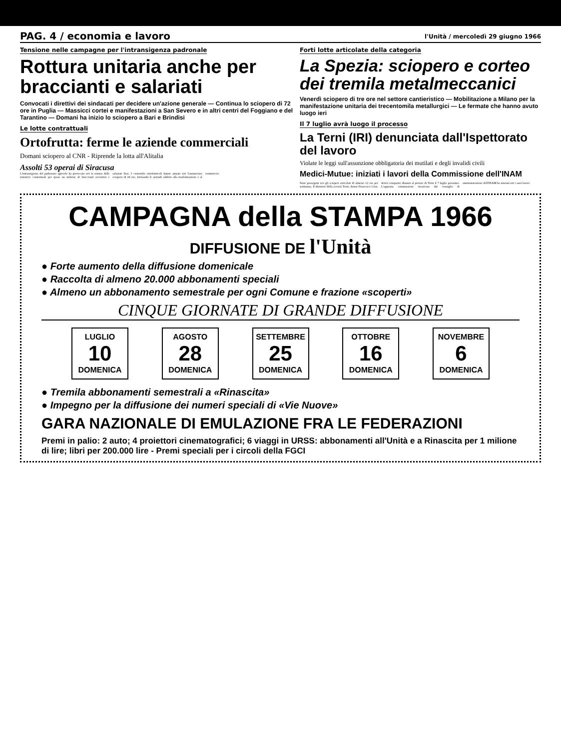PAG. 4 / economia e lavoro l'Unità / mercoledì 29 giugno 1966
Tensione nelle campagne per l'intransigenza padronale
Rottura unitaria anche per braccianti e salariati
Convocati i direttivi dei sindacati per decidere un'azione generale — Continua lo sciopero di 72 ore in Puglia — Massicci cortei e manifestazioni a San Severo e in altri centri del Foggiano e del Tarantino — Domani ha inizio lo sciopero a Bari e Brindisi
Le lotte contrattuali
Ortofrutta: ferme le aziende commerciali
Domani sciopero al CNR - Riprende la lotta all'Alitalia
Assolti 53 operai di Siracusa
L'intransigenza del padronato agricolo ha provocato ieri la rottura delle trattative contrattuali per quasi un milione di braccianti avventizi e salariati fissi. I centomila ortofrutticoli hanno attuato ieri l'annunciato sciopero di 24 ore, fermando le aziende addette alla trasformazione e al commercio.
Forti lotte articolate della categoria
La Spezia: sciopero e corteo dei tremila metalmeccanici
Venerdì sciopero di tre ore nel settore cantieristico — Mobilitazione a Milano per la manifestazione unitaria dei trecentomila metallurgici — Le fermate che hanno avuto luogo ieri
Il 7 luglio avrà luogo il processo
La Terni (IRI) denunciata dall'Ispettorato del lavoro
Violate le leggi sull'assunzione obbligatoria dei mutilati e degli invalidi civili
Medici-Mutue: iniziati i lavori della Commissione dell'INAM
Sono proseguiti ieri gli scioperi articolati di almeno 12 ore per settimana. Il direttore della società Terni, dottor Francesco Crisi, dovrà comparire dinanzi al pretore di Terni il 7 luglio prossimo. L'apposita commissione incaricata dal consiglio di amministrazione dell'INAM ha iniziato ieri i suoi lavori.
CAMPAGNA della STAMPA 1966
DIFFUSIONE DE l'Unità
● Forte aumento della diffusione domenicale
● Raccolta di almeno 20.000 abbonamenti speciali
● Almeno un abbonamento semestrale per ogni Comune e frazione «scoperti»
CINQUE GIORNATE DI GRANDE DIFFUSIONE
LUGLIO
10
DOMENICA
AGOSTO
28
DOMENICA
SETTEMBRE
25
DOMENICA
OTTOBRE
16
DOMENICA
NOVEMBRE
6
DOMENICA
● Tremila abbonamenti semestrali a «Rinascita»
● Impegno per la diffusione dei numeri speciali di «Vie Nuove»
GARA NAZIONALE DI EMULAZIONE FRA LE FEDERAZIONI
Premi in palio: 2 auto; 4 proiettori cinematografici; 6 viaggi in URSS: abbonamenti all'Unità e a Rinascita per 1 milione di lire; libri per 200.000 lire - Premi speciali per i circoli della FGCI